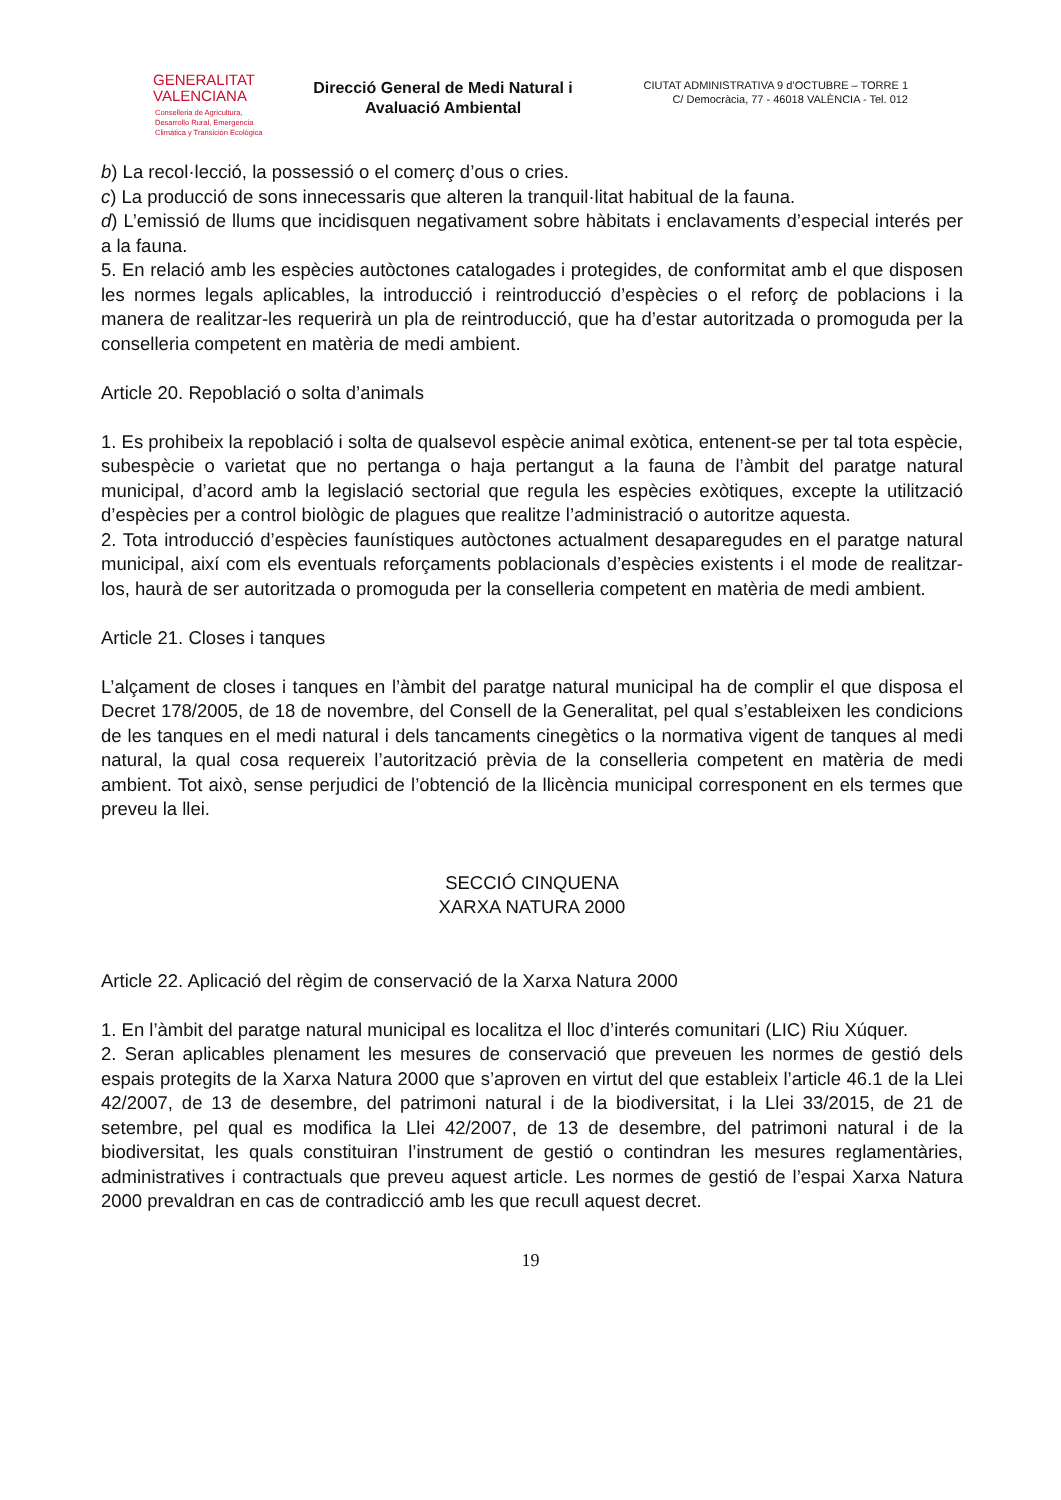GENERALITAT
VALENCIANA
Conselleria de Agricultura,
Desarrollo Rural, Emergencia
Climática y Transición Ecológica
Direcció General de Medi Natural i Avaluació Ambiental
CIUTAT ADMINISTRATIVA 9 d’OCTUBRE – TORRE 1
C/ Democràcia, 77 - 46018 VALÈNCIA - Tel. 012
b) La recol·lecció, la possessió o el comerç d’ous o cries.
c) La producció de sons innecessaris que alteren la tranquil·litat habitual de la fauna.
d) L’emissió de llums que incidisquen negativament sobre hàbitats i enclavaments d’especial interés per a la fauna.
5. En relació amb les espècies autòctones catalogades i protegides, de conformitat amb el que disposen les normes legals aplicables, la introducció i reintroducció d’espècies o el reforç de poblacions i la manera de realitzar-les requerirà un pla de reintroducció, que ha d’estar autoritzada o promoguda per la conselleria competent en matèria de medi ambient.
Article 20. Repoblació o solta d’animals
1. Es prohibeix la repoblació i solta de qualsevol espècie animal exòtica, entenent-se per tal tota espècie, subespècie o varietat que no pertanga o haja pertangut a la fauna de l’àmbit del paratge natural municipal, d’acord amb la legislació sectorial que regula les espècies exòtiques, excepte la utilització d’espècies per a control biològic de plagues que realitze l’administració o autoritze aquesta.
2. Tota introducció d’espècies faunístiques autòctones actualment desaparegudes en el paratge natural municipal, així com els eventuals reforçaments poblacionals d’espècies existents i el mode de realitzar-los, haurà de ser autoritzada o promoguda per la conselleria competent en matèria de medi ambient.
Article 21. Closes i tanques
L’alçament de closes i tanques en l’àmbit del paratge natural municipal ha de complir el que disposa el Decret 178/2005, de 18 de novembre, del Consell de la Generalitat, pel qual s’estableixen les condicions de les tanques en el medi natural i dels tancaments cinegètics o la normativa vigent de tanques al medi natural, la qual cosa requereix l’autorització prèvia de la conselleria competent en matèria de medi ambient. Tot això, sense perjudici de l’obtenció de la llicència municipal corresponent en els termes que preveu la llei.
SECCIÓ CINQUENA
XARXA NATURA 2000
Article 22. Aplicació del règim de conservació de la Xarxa Natura 2000
1. En l’àmbit del paratge natural municipal es localitza el lloc d’interés comunitari (LIC) Riu Xúquer.
2. Seran aplicables plenament les mesures de conservació que preveuen les normes de gestió dels espais protegits de la Xarxa Natura 2000 que s’aproven en virtut del que estableix l’article 46.1 de la Llei 42/2007, de 13 de desembre, del patrimoni natural i de la biodiversitat, i la Llei 33/2015, de 21 de setembre, pel qual es modifica la Llei 42/2007, de 13 de desembre, del patrimoni natural i de la biodiversitat, les quals constituiran l’instrument de gestió o contindran les mesures reglamentàries, administratives i contractuals que preveu aquest article. Les normes de gestió de l’espai Xarxa Natura 2000 prevaldran en cas de contradicció amb les que recull aquest decret.
19